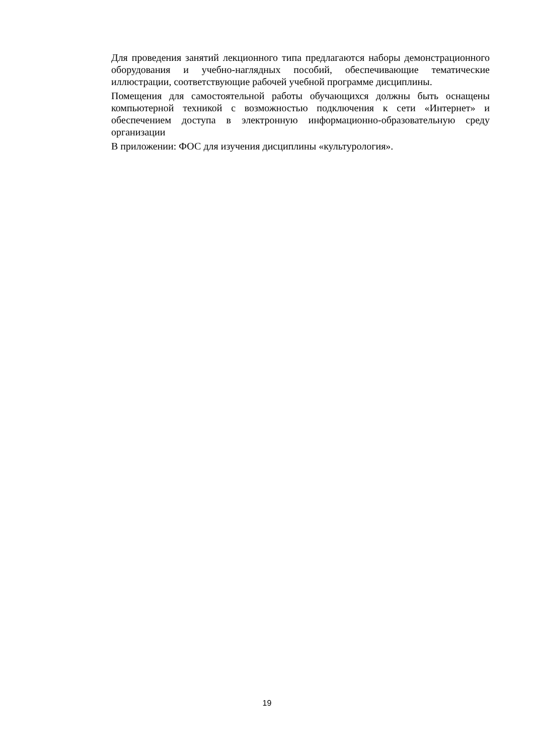Для проведения занятий лекционного типа предлагаются наборы демонстрационного оборудования и учебно-наглядных пособий, обеспечивающие тематические иллюстрации, соответствующие рабочей учебной программе дисциплины.
Помещения для самостоятельной работы обучающихся должны быть оснащены компьютерной техникой с возможностью подключения к сети «Интернет» и обеспечением доступа в электронную информационно-образовательную среду организации
В приложении: ФОС для изучения дисциплины «культурология».
19